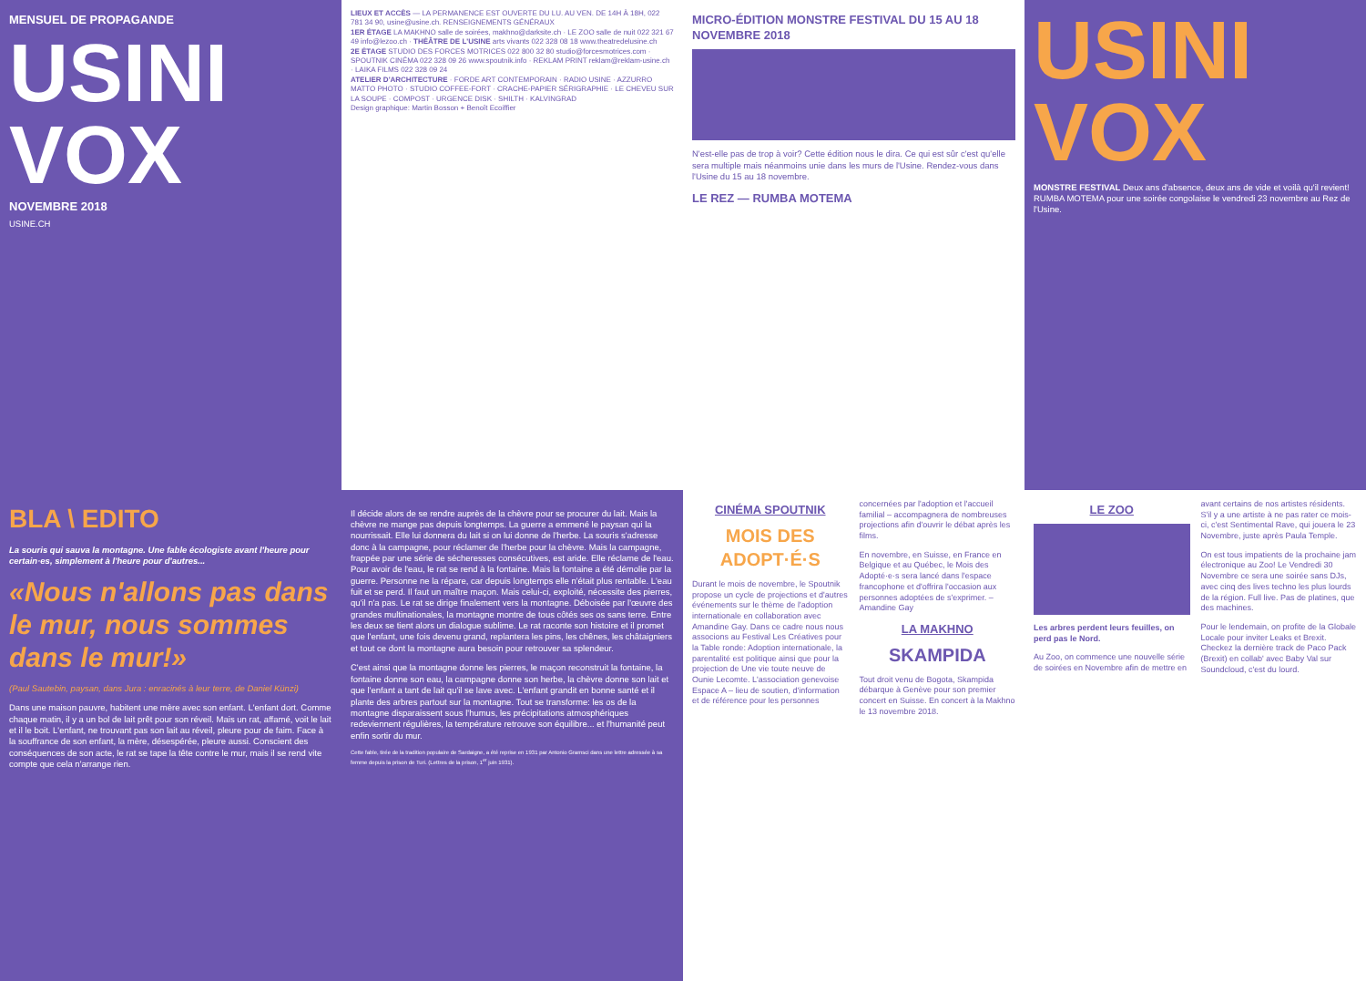MENSUEL DE PROPAGANDE
USINI
VOX
NOVEMBRE 2018
USINE.CH
LIEUX ET ACCÈS — LA PERMANENCE EST OUVERTE DU LU. AU VEN. DE 14H À 18H, 022 781 34 90, usine@usine.ch. RENSEIGNEMENTS GÉNÉRAUX
1ER ÉTAGE LA MAKHNO salle de soirées, makhno@darksite.ch · LE ZOO salle de nuit 022 321 67 49 info@lezoo.ch · THÉÂTRE DE L'USINE arts vivants 022 328 08 18 www.theatredelusine.ch
2E ÉTAGE STUDIO DES FORCES MOTRICES 022 800 32 80 studio@forcesmotrices.com · SPOUTNIK CINÉMA 022 328 09 26 www.spoutnik.info · REKLAM PRINT reklam@reklam-usine.ch · LAIKA FILMS 022 328 09 24
ATELIER D'ARCHITECTURE · FORDE ART CONTEMPORAIN · RADIO USINE · AZZURRO MATTO PHOTO · STUDIO COFFEE-FORT · CRACHE-PAPIER SÉRIGRAPHIE · LE CHEVEU SUR LA SOUPE · COMPOST · URGENCE DISK · SHILTH · KALVINGRAD
Design graphique: Martin Bosson + Benoît Ecoiffier
MICRO-ÉDITION MONSTRE FESTIVAL DU 15 AU 18 NOVEMBRE 2018
N'est-elle pas de trop à voir? Cette édition nous le dira. Ce qui est sûr c'est qu'elle sera multiple mais néanmoins unie dans les murs de l'Usine. Rendez-vous dans l'Usine du 15 au 18 novembre.
LE REZ — RUMBA MOTEMA
USINI
VOX
MONSTRE FESTIVAL Deux ans d'absence, deux ans de vide et voilà qu'il revient! RUMBA MOTEMA pour une soirée congolaise le vendredi 23 novembre au Rez de l'Usine.
BLA \ EDITO
La souris qui sauva la montagne. Une fable écologiste avant l'heure pour certain·es, simplement à l'heure pour d'autres...
«Nous n'allons pas dans le mur, nous sommes dans le mur!»
(Paul Sautebin, paysan, dans Jura : enracinés à leur terre, de Daniel Künzi)
Dans une maison pauvre, habitent une mère avec son enfant. L'enfant dort. Comme chaque matin, il y a un bol de lait prêt pour son réveil. Mais un rat, affamé, voit le lait et il le boit. L'enfant, ne trouvant pas son lait au réveil, pleure pour de faim. Face à la souffrance de son enfant, la mère, désespérée, pleure aussi. Conscient des conséquences de son acte, le rat se tape la tête contre le mur, mais il se rend vite compte que cela n'arrange rien.
Il décide alors de se rendre auprès de la chèvre pour se procurer du lait. Mais la chèvre ne mange pas depuis longtemps. La guerre a emmené le paysan qui la nourrissait. Elle lui donnera du lait si on lui donne de l'herbe. La souris s'adresse donc à la campagne, pour réclamer de l'herbe pour la chèvre. Mais la campagne, frappée par une série de sécheresses consécutives, est aride. Elle réclame de l'eau. Pour avoir de l'eau, le rat se rend à la fontaine. Mais la fontaine a été démolie par la guerre. Personne ne la répare, car depuis longtemps elle n'était plus rentable. L'eau fuit et se perd. Il faut un maître maçon. Mais celui-ci, exploité, nécessite des pierres, qu'il n'a pas. Le rat se dirige finalement vers la montagne. Déboisée par l'œuvre des grandes multinationales, la montagne montre de tous côtés ses os sans terre. Entre les deux se tient alors un dialogue sublime. Le rat raconte son histoire et il promet que l'enfant, une fois devenu grand, replantera les pins, les chênes, les châtaigniers et tout ce dont la montagne aura besoin pour retrouver sa splendeur.
C'est ainsi que la montagne donne les pierres, le maçon reconstruit la fontaine, la fontaine donne son eau, la campagne donne son herbe, la chèvre donne son lait et que l'enfant a tant de lait qu'il se lave avec. L'enfant grandit en bonne santé et il plante des arbres partout sur la montagne. Tout se transforme: les os de la montagne disparaissent sous l'humus, les précipitations atmosphériques redeviennent régulières, la température retrouve son équilibre... et l'humanité peut enfin sortir du mur.
Cette fable, tirée de la tradition populaire de Sardaigne, a été reprise en 1931 par Antonio Gramsci dans une lettre adressée à sa femme depuis la prison de Turi. (Lettres de la prison, 1<sup>er</sup> juin 1931).
CINÉMA SPOUTNIK
MOIS DES ADOPT·É·S
Durant le mois de novembre, le Spoutnik propose un cycle de projections et d'autres événements sur le thème de l'adoption internationale en collaboration avec Amandine Gay. Dans ce cadre nous nous associons au Festival Les Créatives pour la Table ronde: Adoption internationale, la parentalité est politique ainsi que pour la projection de Une vie toute neuve de Ounie Lecomte. L'association genevoise Espace A – lieu de soutien, d'information et de référence pour les personnes concernées par l'adoption et l'accueil familial – accompagnera de nombreuses projections afin d'ouvrir le débat après les films.
En novembre, en Suisse, en France en Belgique et au Québec, le Mois des Adopté·e·s sera lancé dans l'espace francophone et d'offrira l'occasion aux personnes adoptées de s'exprimer. – Amandine Gay
LA MAKHNO
SKAMPIDA
Tout droit venu de Bogota, Skampida débarque à Genève pour son premier concert en Suisse. En concert à la Makhno le 13 novembre 2018.
LE ZOO
Les arbres perdent leurs feuilles, on perd pas le Nord.
Au Zoo, on commence une nouvelle série de soirées en Novembre afin de mettre en avant certains de nos artistes résidents. S'il y a une artiste à ne pas rater ce mois-ci, c'est Sentimental Rave, qui jouera le 23 Novembre, juste après Paula Temple.
On est tous impatients de la prochaine jam électronique au Zoo! Le Vendredi 30 Novembre ce sera une soirée sans DJs, avec cinq des lives techno les plus lourds de la région. Full live. Pas de platines, que des machines.
Pour le lendemain, on profite de la Globale Locale pour inviter Leaks et Brexit. Checkez la dernière track de Paco Pack (Brexit) en collab' avec Baby Val sur Soundcloud, c'est du lourd.